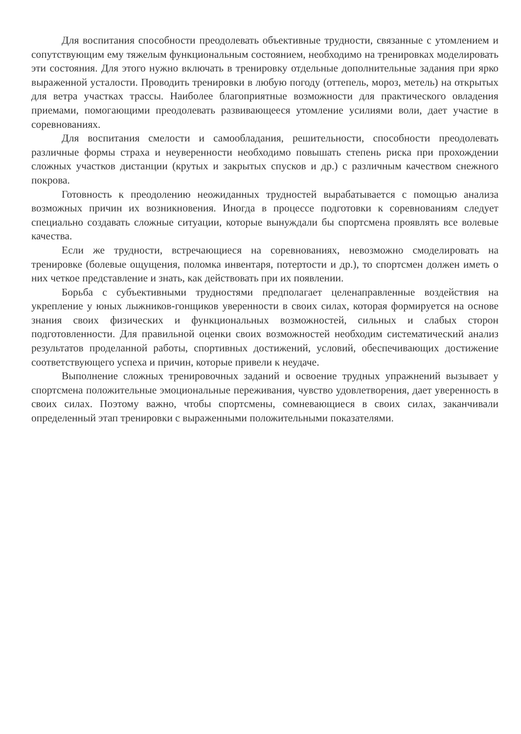Для воспитания способности преодолевать объективные трудности, связанные с утомлением и сопутствующим ему тяжелым функциональным состоянием, необходимо на тренировках моделировать эти состояния. Для этого нужно включать в тренировку отдельные дополнительные задания при ярко выраженной усталости. Проводить тренировки в любую погоду (оттепель, мороз, метель) на открытых для ветра участках трассы. Наиболее благоприятные возможности для практического овладения приемами, помогающими преодолевать развивающееся утомление усилиями воли, дает участие в соревнованиях.
Для воспитания смелости и самообладания, решительности, способности преодолевать различные формы страха и неуверенности необходимо повышать степень риска при прохождении сложных участков дистанции (крутых и закрытых спусков и др.) с различным качеством снежного покрова.
Готовность к преодолению неожиданных трудностей вырабатывается с помощью анализа возможных причин их возникновения. Иногда в процессе подготовки к соревнованиям следует специально создавать сложные ситуации, которые вынуждали бы спортсмена проявлять все волевые качества.
Если же трудности, встречающиеся на соревнованиях, невозможно смоделировать на тренировке (болевые ощущения, поломка инвентаря, потертости и др.), то спортсмен должен иметь о них четкое представление и знать, как действовать при их появлении.
Борьба с субъективными трудностями предполагает целенаправленные воздействия на укрепление у юных лыжников-гонщиков уверенности в своих силах, которая формируется на основе знания своих физических и функциональных возможностей, сильных и слабых сторон подготовленности. Для правильной оценки своих возможностей необходим систематический анализ результатов проделанной работы, спортивных достижений, условий, обеспечивающих достижение соответствующего успеха и причин, которые привели к неудаче.
Выполнение сложных тренировочных заданий и освоение трудных упражнений вызывает у спортсмена положительные эмоциональные переживания, чувство удовлетворения, дает уверенность в своих силах. Поэтому важно, чтобы спортсмены, сомневающиеся в своих силах, заканчивали определенный этап тренировки с выраженными положительными показателями.